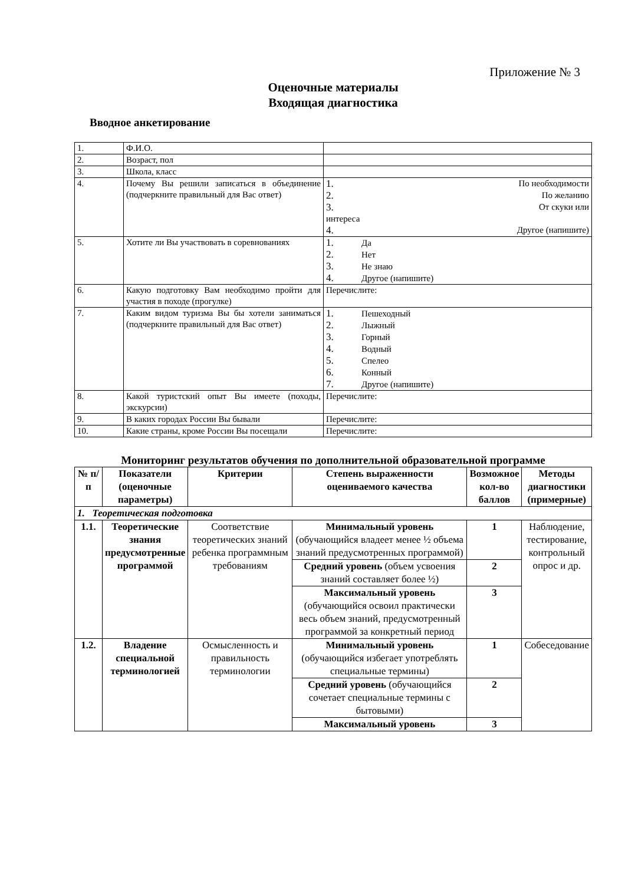Приложение № 3
Оценочные материалы
Входящая диагностика
Вводное анкетирование
| 1. | Ф.И.О. | |
| 2. | Возраст, пол | |
| 3. | Школа, класс | |
| 4. | Почему Вы решили записаться в объединение (подчеркните правильный для Вас ответ) | 1. По необходимости 2. По желанию 3. От скуки или интереса 4. Другое (напишите) |
| 5. | Хотите ли Вы участвовать в соревнованиях | 1. Да 2. Нет 3. Не знаю 4. Другое (напишите) |
| 6. | Какую подготовку Вам необходимо пройти для участия в походе (прогулке) | Перечислите: |
| 7. | Каким видом туризма Вы бы хотели заниматься (подчеркните правильный для Вас ответ) | 1. Пешеходный 2. Лыжный 3. Горный 4. Водный 5. Спелео 6. Конный 7. Другое (напишите) |
| 8. | Какой туристский опыт Вы имеете (походы, экскурсии) | Перечислите: |
| 9. | В каких городах России Вы бывали | Перечислите: |
| 10. | Какие страны, кроме России Вы посещали | Перечислите: |
Мониторинг результатов обучения по дополнительной образовательной программе
| № п/п | Показатели (оценочные параметры) | Критерии | Степень выраженности оцениваемого качества | Возможное кол-во баллов | Методы диагностики (примерные) |
| --- | --- | --- | --- | --- | --- |
| 1. Теоретическая подготовка | | | | | |
| 1.1. | Теоретические знания предусмотренные программой | Соответствие теоретических знаний ребенка программным требованиям | Минимальный уровень (обучающийся владеет менее ½ объема знаний предусмотренных программой) | 1 | Наблюдение, тестирование, контрольный опрос и др. |
| | | | Средний уровень (объем усвоения знаний составляет более ½) | 2 | |
| | | | Максимальный уровень (обучающийся освоил практически весь объем знаний, предусмотренный программой за конкретный период | 3 | |
| 1.2. | Владение специальной терминологией | Осмысленность и правильность терминологии | Минимальный уровень (обучающийся избегает употреблять специальные термины) | 1 | Собеседование |
| | | | Средний уровень (обучающийся сочетает специальные термины с бытовыми) | 2 | |
| | | | Максимальный уровень | 3 | |